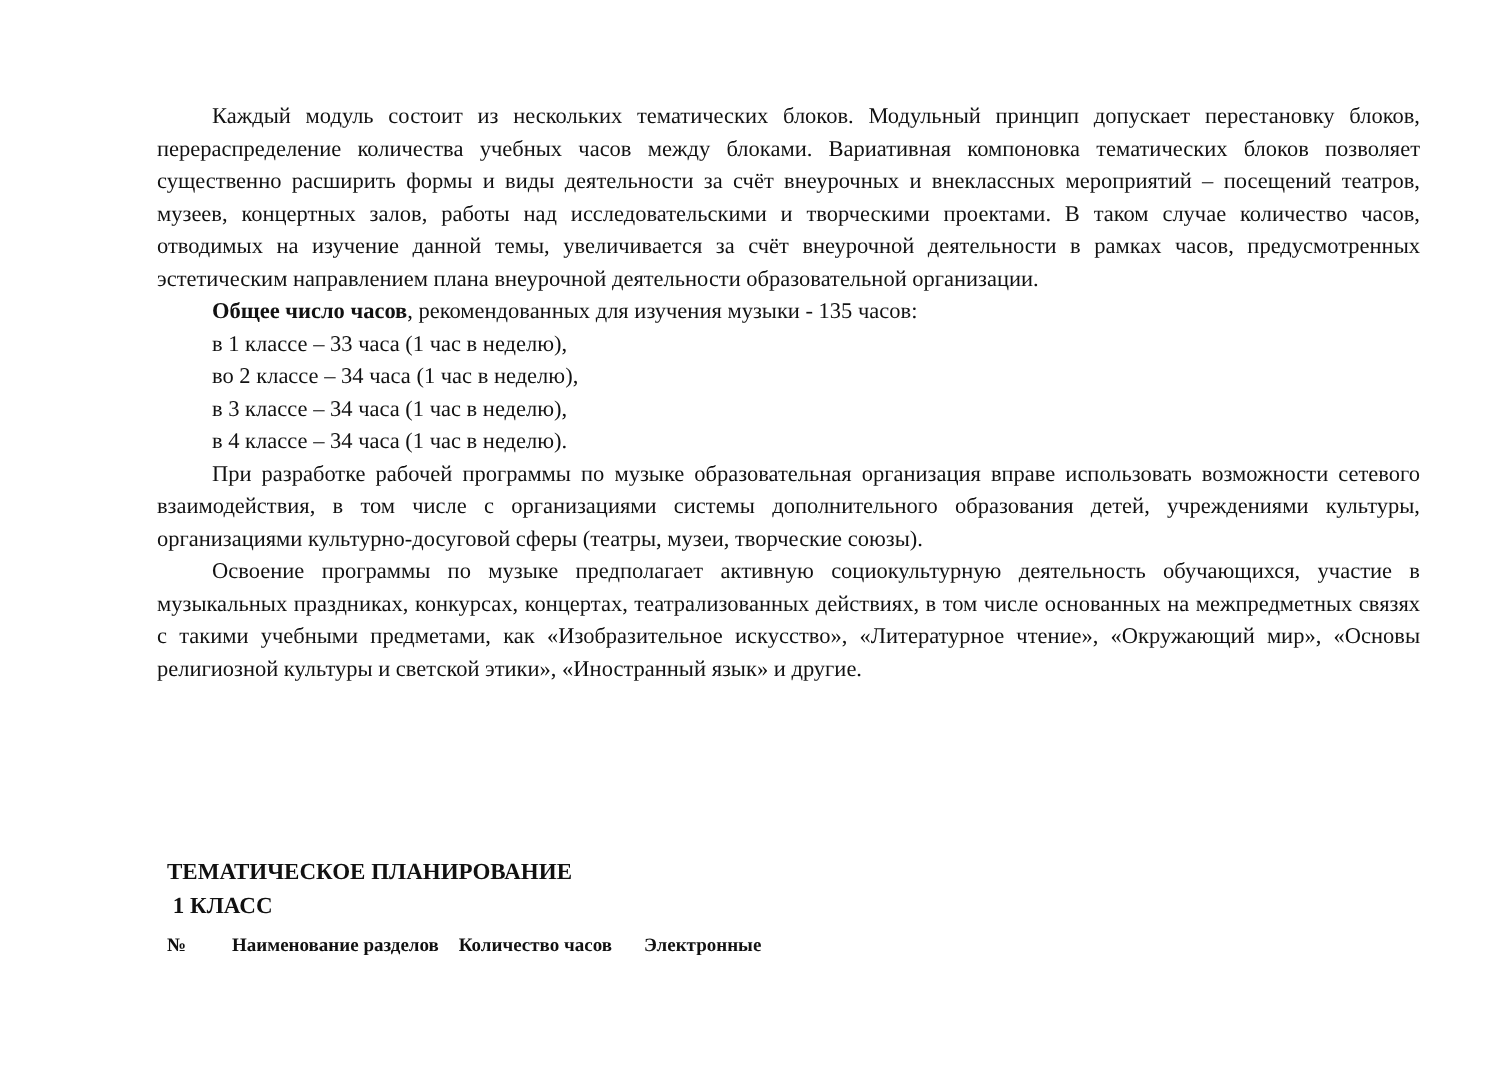Каждый модуль состоит из нескольких тематических блоков. Модульный принцип допускает перестановку блоков, перераспределение количества учебных часов между блоками. Вариативная компоновка тематических блоков позволяет существенно расширить формы и виды деятельности за счёт внеурочных и внеклассных мероприятий – посещений театров, музеев, концертных залов, работы над исследовательскими и творческими проектами. В таком случае количество часов, отводимых на изучение данной темы, увеличивается за счёт внеурочной деятельности в рамках часов, предусмотренных эстетическим направлением плана внеурочной деятельности образовательной организации.
Общее число часов, рекомендованных для изучения музыки - 135 часов:
в 1 классе – 33 часа (1 час в неделю),
во 2 классе – 34 часа (1 час в неделю),
в 3 классе – 34 часа (1 час в неделю),
в 4 классе – 34 часа (1 час в неделю).
При разработке рабочей программы по музыке образовательная организация вправе использовать возможности сетевого взаимодействия, в том числе с организациями системы дополнительного образования детей, учреждениями культуры, организациями культурно-досуговой сферы (театры, музеи, творческие союзы).
Освоение программы по музыке предполагает активную социокультурную деятельность обучающихся, участие в музыкальных праздниках, конкурсах, концертах, театрализованных действиях, в том числе основанных на межпредметных связях с такими учебными предметами, как «Изобразительное искусство», «Литературное чтение», «Окружающий мир», «Основы религиозной культуры и светской этики», «Иностранный язык» и другие.
ТЕМАТИЧЕСКОЕ ПЛАНИРОВАНИЕ
1 КЛАСС
| № | Наименование разделов | Количество часов | Электронные |
| --- | --- | --- | --- |